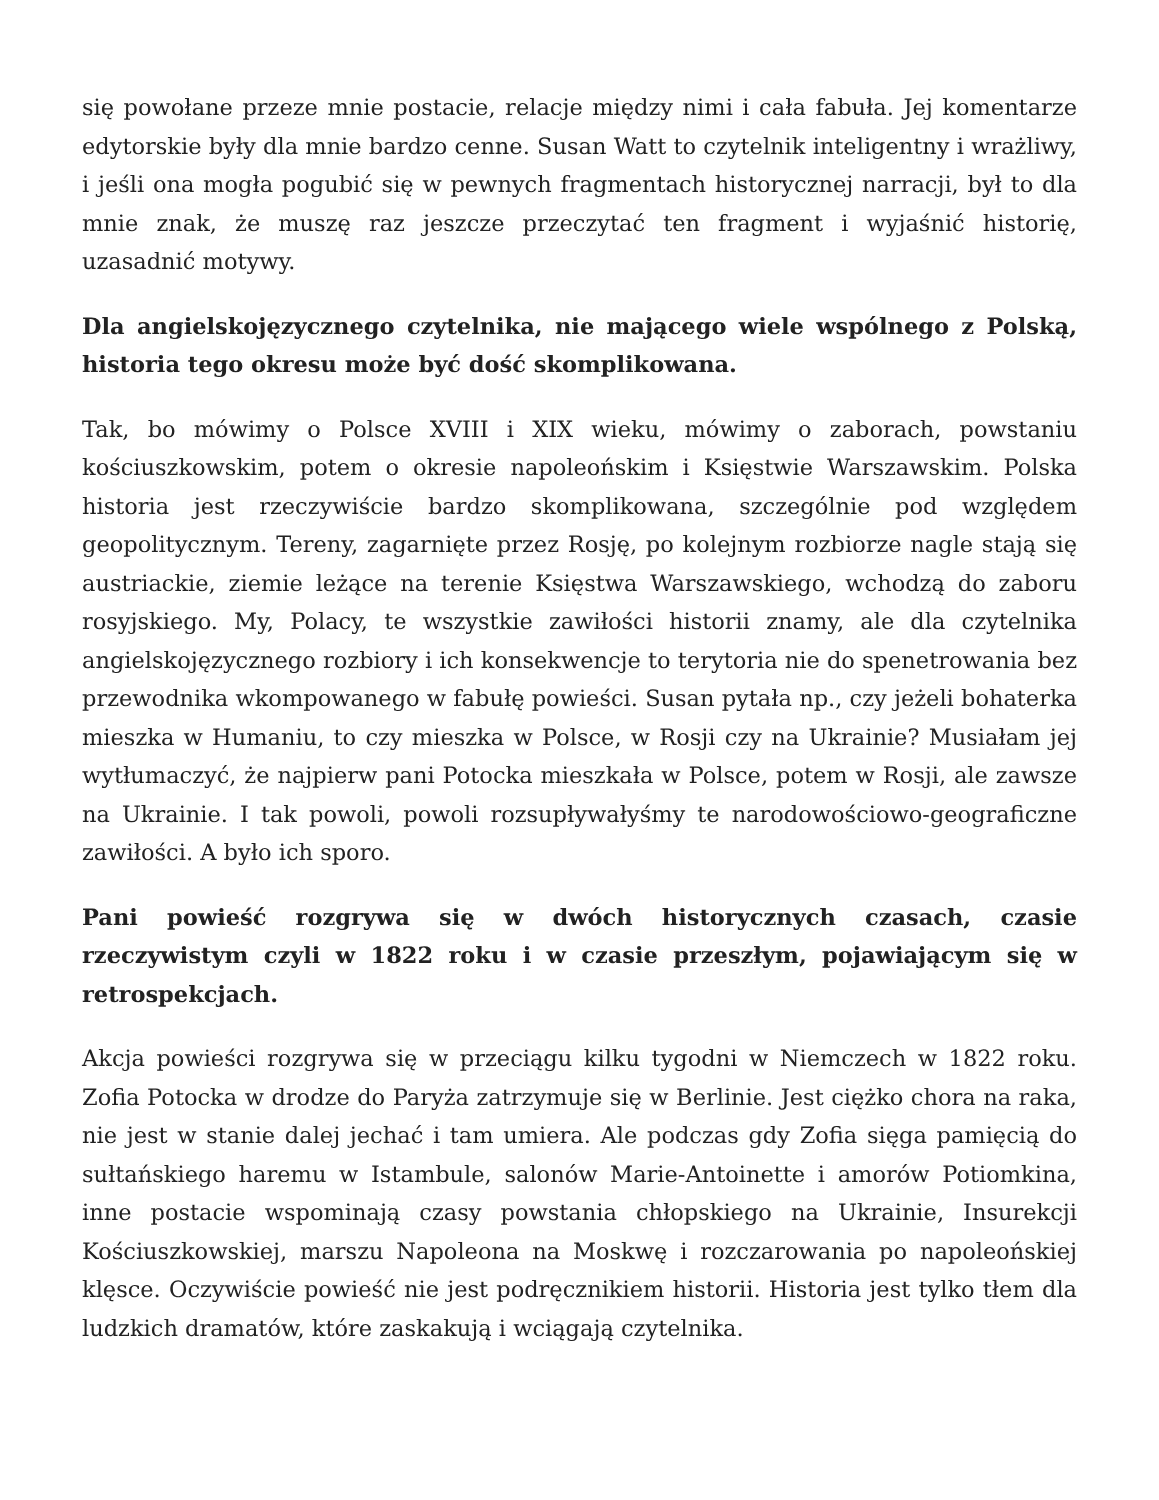się powołane przeze mnie postacie, relacje między nimi i cała fabuła. Jej komentarze edytorskie były dla mnie bardzo cenne. Susan Watt to czytelnik inteligentny i wrażliwy, i jeśli ona mogła pogubić się w pewnych fragmentach historycznej narracji, był to dla mnie znak, że muszę raz jeszcze przeczytać ten fragment i wyjaśnić historię, uzasadnić motywy.
Dla angielskojęzycznego czytelnika, nie mającego wiele wspólnego z Polską, historia tego okresu może być dość skomplikowana.
Tak, bo mówimy o Polsce XVIII i XIX wieku, mówimy o zaborach, powstaniu kościuszkowskim, potem o okresie napoleońskim i Księstwie Warszawskim. Polska historia jest rzeczywiście bardzo skomplikowana, szczególnie pod względem geopolitycznym. Tereny, zagarnięte przez Rosję, po kolejnym rozbiorze nagle stają się austriackie, ziemie leżące na terenie Księstwa Warszawskiego, wchodzą do zaboru rosyjskiego. My, Polacy, te wszystkie zawiłości historii znamy, ale dla czytelnika angielskojęzycznego rozbiory i ich konsekwencje to terytoria nie do spenetrowania bez przewodnika wkompowanego w fabułę powieści. Susan pytała np., czy jeżeli bohaterka mieszka w Humaniu, to czy mieszka w Polsce, w Rosji czy na Ukrainie? Musiałam jej wytłumaczyć, że najpierw pani Potocka mieszkała w Polsce, potem w Rosji, ale zawsze na Ukrainie. I tak powoli, powoli rozsupływałyśmy te narodowościowo-geograficzne zawiłości. A było ich sporo.
Pani powieść rozgrywa się w dwóch historycznych czasach, czasie rzeczywistym czyli w 1822 roku i w czasie przeszłym, pojawiającym się w retrospekcjach.
Akcja powieści rozgrywa się w przeciągu kilku tygodni w Niemczech w 1822 roku. Zofia Potocka w drodze do Paryża zatrzymuje się w Berlinie. Jest ciężko chora na raka, nie jest w stanie dalej jechać i tam umiera. Ale podczas gdy Zofia sięga pamięcią do sułtańskiego haremu w Istambule, salonów Marie-Antoinette i amorów Potiomkina, inne postacie wspominają czasy powstania chłopskiego na Ukrainie, Insurekcji Kościuszkowskiej, marszu Napoleona na Moskwę i rozczarowania po napoleońskiej klęsce. Oczywiście powieść nie jest podręcznikiem historii. Historia jest tylko tłem dla ludzkich dramatów, które zaskakują i wciągają czytelnika.